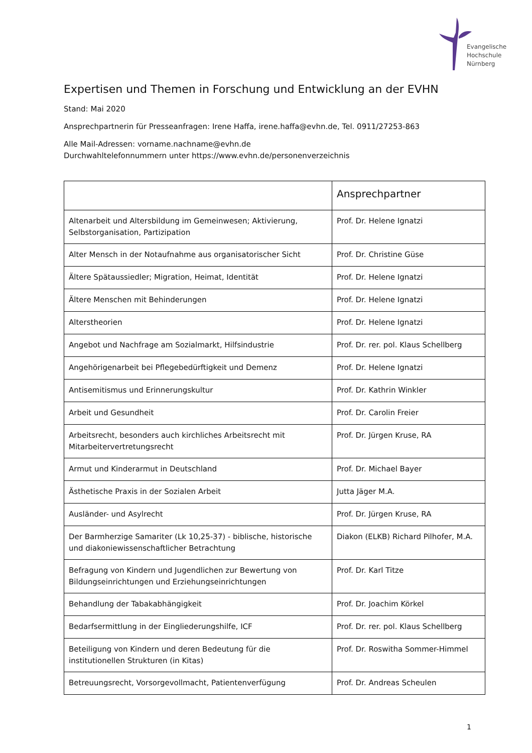Evangelische
Hochschule
Nürnberg
Expertisen und Themen in Forschung und Entwicklung an der EVHN
Stand: Mai 2020
Ansprechpartnerin für Presseanfragen: Irene Haffa, irene.haffa@evhn.de, Tel. 0911/27253-863
Alle Mail-Adressen: vorname.nachname@evhn.de
Durchwahltelefonnummern unter https://www.evhn.de/personenverzeichnis
| | Ansprechpartner |
| --- | --- |
| Altenarbeit und Altersbildung im Gemeinwesen; Aktivierung, Selbstorganisation, Partizipation | Prof. Dr. Helene Ignatzi |
| Alter Mensch in der Notaufnahme aus organisatorischer Sicht | Prof. Dr. Christine Güse |
| Ältere Spätaussiedler; Migration, Heimat, Identität | Prof. Dr. Helene Ignatzi |
| Ältere Menschen mit Behinderungen | Prof. Dr. Helene Ignatzi |
| Alterstheorien | Prof. Dr. Helene Ignatzi |
| Angebot und Nachfrage am Sozialmarkt, Hilfsindustrie | Prof. Dr. rer. pol. Klaus Schellberg |
| Angehörigenarbeit bei Pflegebedürftigkeit und Demenz | Prof. Dr. Helene Ignatzi |
| Antisemitismus und Erinnerungskultur | Prof. Dr. Kathrin Winkler |
| Arbeit und Gesundheit | Prof. Dr. Carolin Freier |
| Arbeitsrecht, besonders auch kirchliches Arbeitsrecht mit Mitarbeitervertretungsrecht | Prof. Dr. Jürgen Kruse, RA |
| Armut und Kinderarmut in Deutschland | Prof. Dr. Michael Bayer |
| Ästhetische Praxis in der Sozialen Arbeit | Jutta Jäger M.A. |
| Ausländer- und Asylrecht | Prof. Dr. Jürgen Kruse, RA |
| Der Barmherzige Samariter (Lk 10,25-37) - biblische, historische und diakoniewissenschaftlicher Betrachtung | Diakon (ELKB) Richard Pilhofer, M.A. |
| Befragung von Kindern und Jugendlichen zur Bewertung von Bildungseinrichtungen und Erziehungseinrichtungen | Prof. Dr. Karl Titze |
| Behandlung der Tabakabhängigkeit | Prof. Dr. Joachim Körkel |
| Bedarfsermittlung in der Eingliederungshilfe, ICF | Prof. Dr. rer. pol. Klaus Schellberg |
| Beteiligung von Kindern und deren Bedeutung für die institutionellen Strukturen (in Kitas) | Prof. Dr. Roswitha Sommer-Himmel |
| Betreuungsrecht, Vorsorgevollmacht, Patientenverfügung | Prof. Dr. Andreas Scheulen |
1